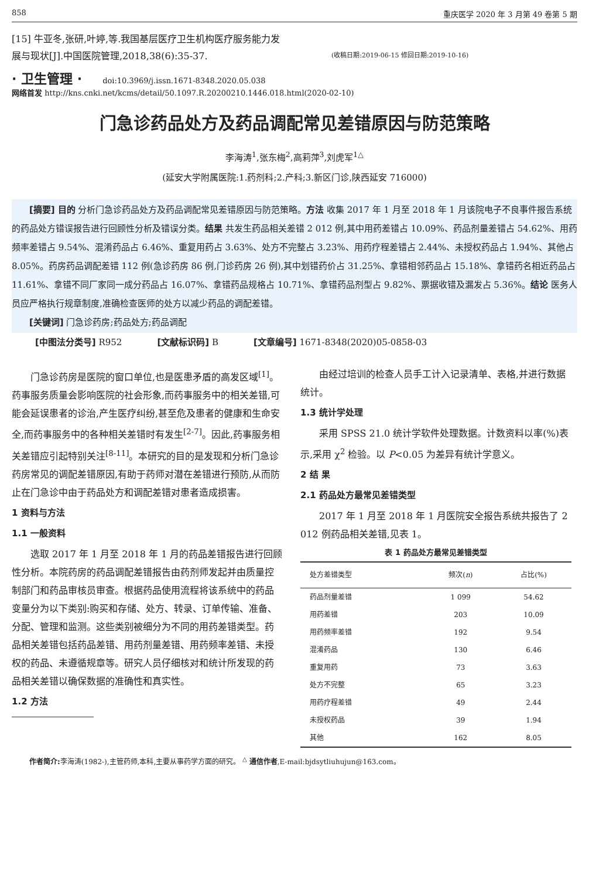858 重庆医学 2020 年 3 月第 49 卷第 5 期
[15] 牛亚冬,张研,叶婷,等.我国基层医疗卫生机构医疗服务能力发展与现状[J].中国医院管理,2018,38(6):35-37.
(收稿日期:2019-06-15 修回日期:2019-10-16)
· 卫生管理 · doi:10.3969/j.issn.1671-8348.2020.05.038
网络首发 http://kns.cnki.net/kcms/detail/50.1097.R.20200210.1446.018.html(2020-02-10)
门急诊药品处方及药品调配常见差错原因与防范策略
李海涛<sup>1</sup>,张东梅<sup>2</sup>,高莉萍<sup>3</sup>,刘虎军<sup>1△</sup>
(延安大学附属医院:1.药剂科;2.产科;3.新区门诊,陕西延安 716000)
[摘要] 目的 分析门急诊药品处方及药品调配常见差错原因与防范策略。方法 收集 2017 年 1 月至 2018 年 1 月该院电子不良事件报告系统的药品处方错误报告进行回顾性分析及错误分类。结果 共发生药品相关差错 2 012 例,其中用药差错占 10.09%、药品剂量差错占 54.62%、用药频率差错占 9.54%、混淆药品占 6.46%、重复用药占 3.63%、处方不完整占 3.23%、用药疗程差错占 2.44%、未授权药品占 1.94%、其他占 8.05%。药房药品调配差错 112 例(急诊药房 86 例,门诊药房 26 例),其中划错药价占 31.25%、拿错相邻药品占 15.18%、拿错药名相近药品占 11.61%、拿错不同厂家同一成分药品占 16.07%、拿错药品规格占 10.71%、拿错药品剂型占 9.82%、票据收错及漏发占 5.36%。结论 医务人员应严格执行规章制度,准确检查医师的处方以减少药品的调配差错。
[关键词] 门急诊药房;药品处方;药品调配
[中图法分类号] R952 [文献标识码] B [文章编号] 1671-8348(2020)05-0858-03
门急诊药房是医院的窗口单位,也是医患矛盾的高发区域<sup>[1]</sup>。药事服务质量会影响医院的社会形象,而药事服务中的相关差错,可能会延误患者的诊治,产生医疗纠纷,甚至危及患者的健康和生命安全,而药事服务中的各种相关差错时有发生<sup>[2-7]</sup>。因此,药事服务相关差错应引起特别关注<sup>[8-11]</sup>。本研究的目的是发现和分析门急诊药房常见的调配差错原因,有助于药师对潜在差错进行预防,从而防止在门急诊中由于药品处方和调配差错对患者造成损害。
1 资料与方法
1.1 一般资料
选取 2017 年 1 月至 2018 年 1 月的药品差错报告进行回顾性分析。本院药房的药品调配差错报告由药剂师发起并由质量控制部门和药品审核员审查。根据药品使用流程将该系统中的药品变量分为以下类别:购买和存储、处方、转录、订单传输、准备、分配、管理和监测。这些类别被细分为不同的用药差错类型。药品相关差错包括药品差错、用药剂量差错、用药频率差错、未授权的药品、未遵循规章等。研究人员仔细核对和统计所发现的药品相关差错以确保数据的准确性和真实性。
1.2 方法
由经过培训的检查人员手工计入记录清单、表格,并进行数据统计。
1.3 统计学处理
采用 SPSS 21.0 统计学软件处理数据。计数资料以率(%)表示,采用 χ<sup>2</sup> 检验。以 P<0.05 为差异有统计学意义。
2 结 果
2.1 药品处方最常见差错类型
2017 年 1 月至 2018 年 1 月医院安全报告系统共报告了 2 012 例药品相关差错,见表 1。
表 1 药品处方最常见差错类型
| 处方差错类型 | 频次( n ) | 占比(%) |
| --- | --- | --- |
| 药品剂量差错 | 1 099 | 54.62 |
| 用药差错 | 203 | 10.09 |
| 用药频率差错 | 192 | 9.54 |
| 混淆药品 | 130 | 6.46 |
| 重复用药 | 73 | 3.63 |
| 处方不完整 | 65 | 3.23 |
| 用药疗程差错 | 49 | 2.44 |
| 未授权药品 | 39 | 1.94 |
| 其他 | 162 | 8.05 |
作者简介: 李海涛(1982-),主管药师,本科,主要从事药学方面的研究。 <sup>△</sup> 通信作者,E-mail:bjdsytliuhujun@163.com。